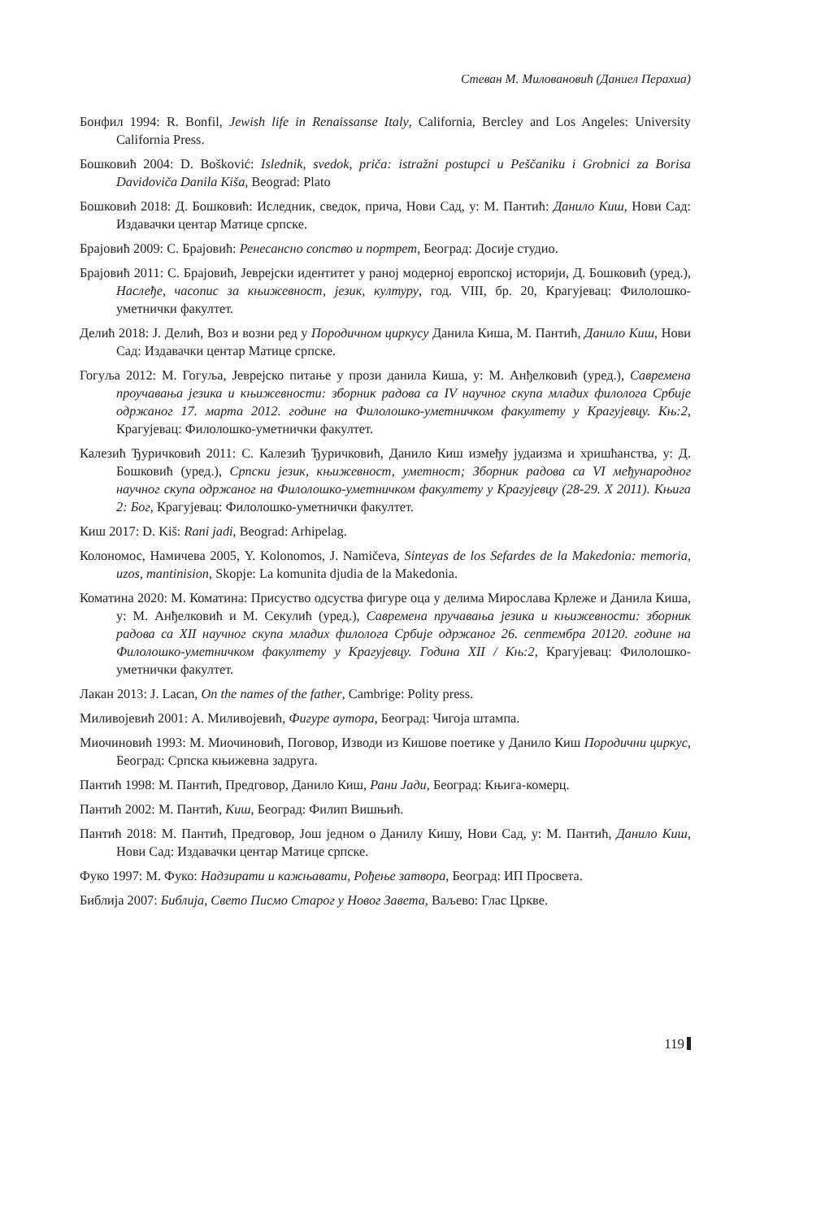Стеван М. Миловановић (Даниел Перахиа)
Бонфил 1994: R. Bonfil, Jewish life in Renaissanse Italy, California, Bercley and Los Angeles: University California Press.
Бошковић 2004: D. Bošković: Islednik, svedok, priča: istražni postupci u Peščaniku i Grobnici za Borisa Davidoviča Danila Kiša, Beograd: Plato
Бошковић 2018: Д. Бошковић: Иследник, сведок, прича, Нови Сад, у: М. Пантић: Данило Киш, Нови Сад: Издавачки центар Матице српске.
Брајовић 2009: С. Брајовић: Ренесансно сопство и портрет, Београд: Досије студио.
Брајовић 2011: С. Брајовић, Јеврејски идентитет у раној модерној европској историји, Д. Бошковић (уред.), Наслеђе, часопис за књижевност, језик, културу, год. VIII, бр. 20, Крагујевац: Филолошко-уметнички факултет.
Делић 2018: Ј. Делић, Воз и возни ред у Породичном циркусу Данила Киша, М. Пантић, Данило Киш, Нови Сад: Издавачки центар Матице српске.
Гогуља 2012: М. Гогуља, Јеврејско питање у прози данила Киша, у: М. Анђелковић (уред.), Савремена проучавања језика и књижевности: зборник радова са IV научног скупа младих филолога Србије одржаног 17. марта 2012. године на Филолошко-уметничком факултету у Крагујевцу. Књ:2, Крагујевац: Филолошко-уметнички факултет.
Калезић Ђуричковић 2011: С. Калезић Ђуричковић, Данило Киш између јудаизма и хришћанства, у: Д. Бошковић (уред.), Српски језик, књижевност, уметност; Зборник радова са VI међународног научног скупа одржаног на Филолошко-уметничком факултету у Крагујевцу (28-29. X 2011). Књига 2: Бог, Крагујевац: Филолошко-уметнички факултет.
Киш 2017: D. Kiš: Rani jadi, Beograd: Arhipelag.
Колономос, Намичева 2005, Y. Kolonomos, J. Namičeva, Sinteyas de los Sefardes de la Makedonia: memoria, uzos, mantinision, Skopje: La komunita djudia de la Makedonia.
Коматина 2020: М. Коматина: Присуство одсуства фигуре оца у делима Мирослава Крлеже и Данила Киша, у: М. Анђелковић и М. Секулић (уред.), Савремена пручавања језика и књижевности: зборник радова са XII научног скупа младих филолога Србије одржаног 26. септембра 20120. године на Филолошко-уметничком факултету у Крагујевцу. Година XII / Књ:2, Крагујевац: Филолошко-уметнички факултет.
Лакан 2013: J. Lacan, On the names of the father, Cambrige: Polity press.
Миливојевић 2001: А. Миливојевић, Фигуре аутора, Београд: Чигоја штампа.
Миочиновић 1993: М. Миочиновић, Поговор, Изводи из Кишове поетике у Данило Киш Породични циркус, Београд: Српска књижевна задруга.
Пантић 1998: М. Пантић, Предговор, Данило Киш, Рани Јади, Београд: Књига-комерц.
Пантић 2002: М. Пантић, Киш, Београд: Филип Вишњић.
Пантић 2018: М. Пантић, Предговор, Још једном о Данилу Кишу, Нови Сад, у: М. Пантић, Данило Киш, Нови Сад: Издавачки центар Матице српске.
Фуко 1997: М. Фуко: Надзирати и кажњавати, Рођење затвора, Београд: ИП Просвета.
Библија 2007: Библија, Свето Писмо Старог у Новог Завета, Ваљево: Глас Цркве.
119